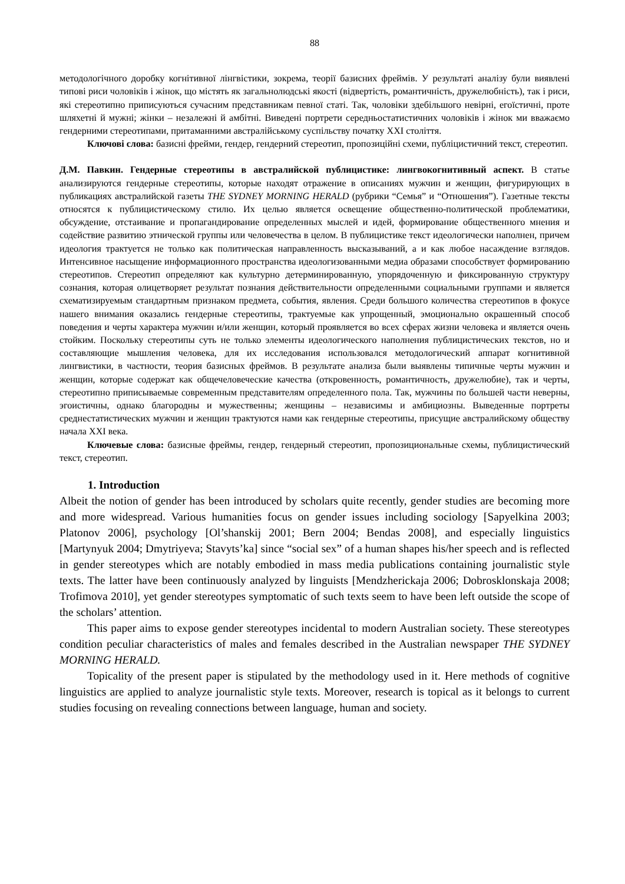88
методологічного доробку когнітивної лінгвістики, зокрема, теорії базисних фреймів. У результаті аналізу були виявлені типові риси чоловіків і жінок, що містять як загальнолюдські якості (відвертість, романтичність, дружелюбність), так і риси, які стереотипно приписуються сучасним представникам певної статі. Так, чоловіки здебільшого невірні, егоїстичні, проте шляхетні й мужні; жінки – незалежні й амбітні. Виведені портрети середньостатистичних чоловіків і жінок ми вважаємо гендерними стереотипами, притаманними австралійському суспільству початку ХХІ століття.
Ключові слова: базисні фрейми, гендер, гендерний стереотип, пропозиційні схеми, публіцистичний текст, стереотип.
Д.М. Павкин. Гендерные стереотипы в австралийской публицистике: лингвокогнитивный аспект. В статье анализируются гендерные стереотипы, которые находят отражение в описаниях мужчин и женщин, фигурирующих в публикациях австралийской газеты THE SYDNEY MORNING HERALD (рубрики “Семья” и “Отношения”). Газетные тексты относятся к публицистическому стилю. Их целью является освещение общественно-политической проблематики, обсуждение, отстаивание и пропагандирование определенных мыслей и идей, формирование общественного мнения и содействие развитию этнической группы или человечества в целом. В публицистике текст идеологически наполнен, причем идеология трактуется не только как политическая направленность высказываний, а и как любое насаждение взглядов. Интенсивное насыщение информационного пространства идеологизованными медиа образами способствует формированию стереотипов. Стереотип определяют как культурно детерминированную, упорядоченную и фиксированную структуру сознания, которая олицетворяет результат познания действительности определенными социальными группами и является схематизируемым стандартным признаком предмета, события, явления. Среди большого количества стереотипов в фокусе нашего внимания оказались гендерные стереотипы, трактуемые как упрощенный, эмоционально окрашенный способ поведения и черты характера мужчин и/или женщин, который проявляется во всех сферах жизни человека и является очень стойким. Поскольку стереотипы суть не только элементы идеологического наполнения публицистических текстов, но и составляющие мышления человека, для их исследования использовался методологический аппарат когнитивной лингвистики, в частности, теория базисных фреймов. В результате анализа были выявлены типичные черты мужчин и женщин, которые содержат как общечеловеческие качества (откровенность, романтичность, дружелюбие), так и черты, стереотипно приписываемые современным представителям определенного пола. Так, мужчины по большей части неверны, эгоистичны, однако благородны и мужественны; женщины – независимы и амбициозны. Выведенные портреты среднестатистических мужчин и женщин трактуются нами как гендерные стереотипы, присущие австралийскому обществу начала XXI века.
Ключевые слова: базисные фреймы, гендер, гендерный стереотип, пропозициональные схемы, публицистический текст, стереотип.
1. Introduction
Albeit the notion of gender has been introduced by scholars quite recently, gender studies are becoming more and more widespread. Various humanities focus on gender issues including sociology [Sapyelkina 2003; Platonov 2006], psychology [Ol’shanskij 2001; Bern 2004; Bendas 2008], and especially linguistics [Martynyuk 2004; Dmytriyeva; Stavyts’ka] since “social sex” of a human shapes his/her speech and is reflected in gender stereotypes which are notably embodied in mass media publications containing journalistic style texts. The latter have been continuously analyzed by linguists [Mendzherickaja 2006; Dobrosklonskaja 2008; Trofimova 2010], yet gender stereotypes symptomatic of such texts seem to have been left outside the scope of the scholars’ attention.
This paper aims to expose gender stereotypes incidental to modern Australian society. These stereotypes condition peculiar characteristics of males and females described in the Australian newspaper THE SYDNEY MORNING HERALD.
Topicality of the present paper is stipulated by the methodology used in it. Here methods of cognitive linguistics are applied to analyze journalistic style texts. Moreover, research is topical as it belongs to current studies focusing on revealing connections between language, human and society.